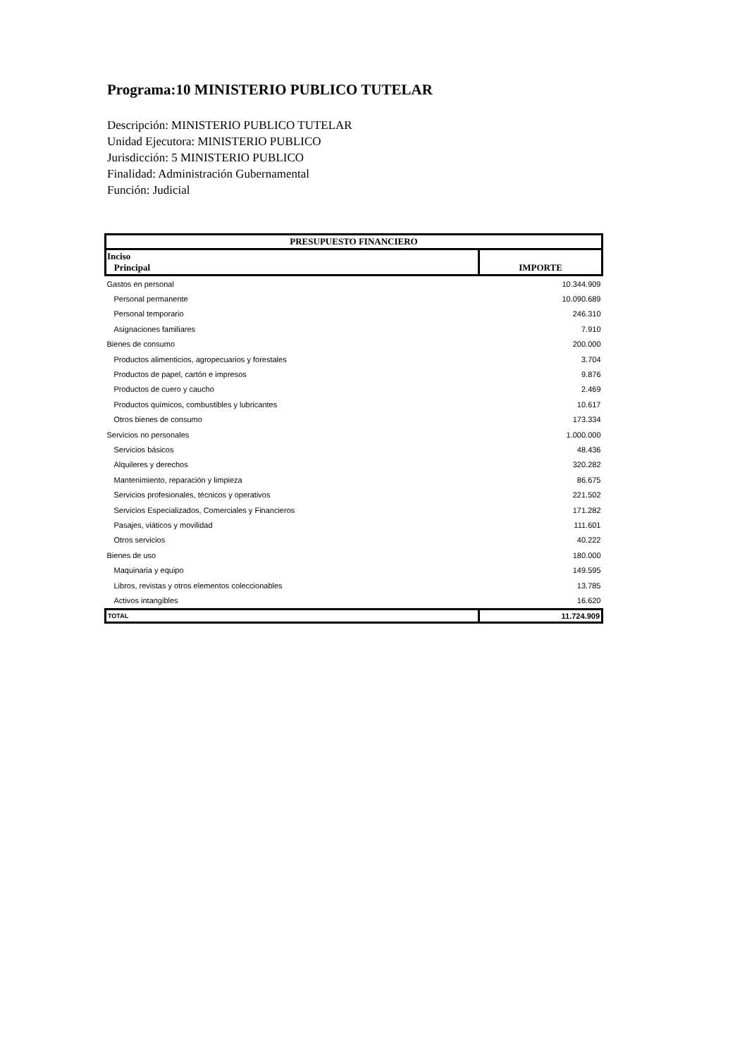Programa:10 MINISTERIO PUBLICO TUTELAR
Descripción: MINISTERIO PUBLICO TUTELAR
Unidad Ejecutora: MINISTERIO PUBLICO
Jurisdicción: 5 MINISTERIO PUBLICO
Finalidad: Administración Gubernamental
Función: Judicial
| PRESUPUESTO FINANCIERO | |
| --- | --- |
| Inciso Principal | IMPORTE |
| Gastos en personal | 10.344.909 |
| Personal permanente | 10.090.689 |
| Personal temporario | 246.310 |
| Asignaciones familiares | 7.910 |
| Bienes de consumo | 200.000 |
| Productos alimenticios, agropecuarios y forestales | 3.704 |
| Productos de papel, cartón e impresos | 9.876 |
| Productos de cuero y caucho | 2.469 |
| Productos químicos, combustibles y lubricantes | 10.617 |
| Otros bienes de consumo | 173.334 |
| Servicios no personales | 1.000.000 |
| Servicios básicos | 48.436 |
| Alquileres y derechos | 320.282 |
| Mantenimiento, reparación y limpieza | 86.675 |
| Servicios profesionales, técnicos y operativos | 221.502 |
| Servicios Especializados, Comerciales y Financieros | 171.282 |
| Pasajes, viáticos y movilidad | 111.601 |
| Otros servicios | 40.222 |
| Bienes de uso | 180.000 |
| Maquinaria y equipo | 149.595 |
| Libros, revistas y otros elementos coleccionables | 13.785 |
| Activos intangibles | 16.620 |
| TOTAL | 11.724.909 |